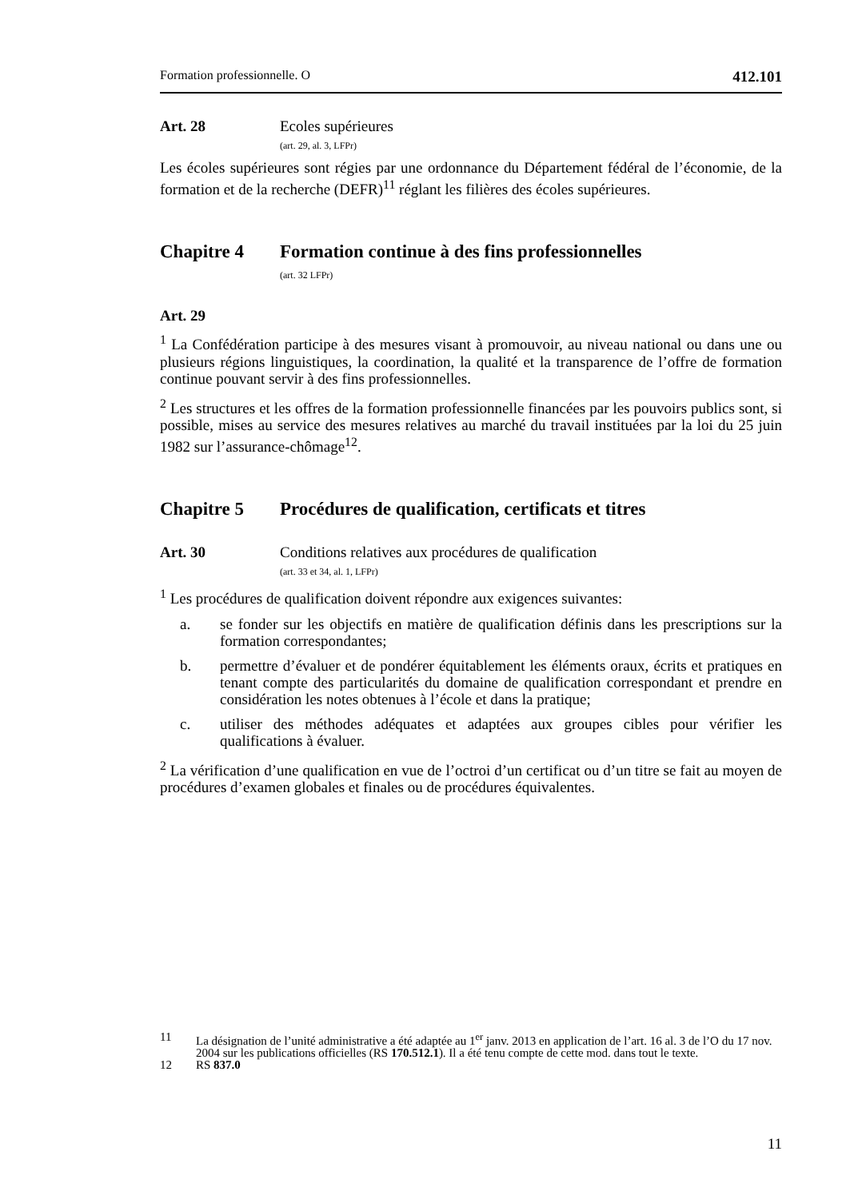Formation professionnelle. O 412.101
Art. 28 Ecoles supérieures
(art. 29, al. 3, LFPr)
Les écoles supérieures sont régies par une ordonnance du Département fédéral de l’économie, de la formation et de la recherche (DEFR)<sup>11</sup> réglant les filières des écoles supérieures.
Chapitre 4 Formation continue à des fins professionnelles
(art. 32 LFPr)
Art. 29
<sup>1</sup> La Confédération participe à des mesures visant à promouvoir, au niveau national ou dans une ou plusieurs régions linguistiques, la coordination, la qualité et la transparence de l’offre de formation continue pouvant servir à des fins professionnelles.
<sup>2</sup> Les structures et les offres de la formation professionnelle financées par les pouvoirs publics sont, si possible, mises au service des mesures relatives au marché du travail instituées par la loi du 25 juin 1982 sur l’assurance-chômage<sup>12</sup>.
Chapitre 5 Procédures de qualification, certificats et titres
Art. 30 Conditions relatives aux procédures de qualification
(art. 33 et 34, al. 1, LFPr)
<sup>1</sup> Les procédures de qualification doivent répondre aux exigences suivantes:
a. se fonder sur les objectifs en matière de qualification définis dans les prescriptions sur la formation correspondantes;
b. permettre d’évaluer et de pondérer équitablement les éléments oraux, écrits et pratiques en tenant compte des particularités du domaine de qualification correspondant et prendre en considération les notes obtenues à l’école et dans la pratique;
c. utiliser des méthodes adéquates et adaptées aux groupes cibles pour vérifier les qualifications à évaluer.
<sup>2</sup> La vérification d’une qualification en vue de l’octroi d’un certificat ou d’un titre se fait au moyen de procédures d’examen globales et finales ou de procédures équivalentes.
11 La désignation de l’unité administrative a été adaptée au 1<sup>er</sup> janv. 2013 en application de l’art. 16 al. 3 de l’O du 17 nov. 2004 sur les publications officielles (RS 170.512.1). Il a été tenu compte de cette mod. dans tout le texte.
12 RS 837.0
11